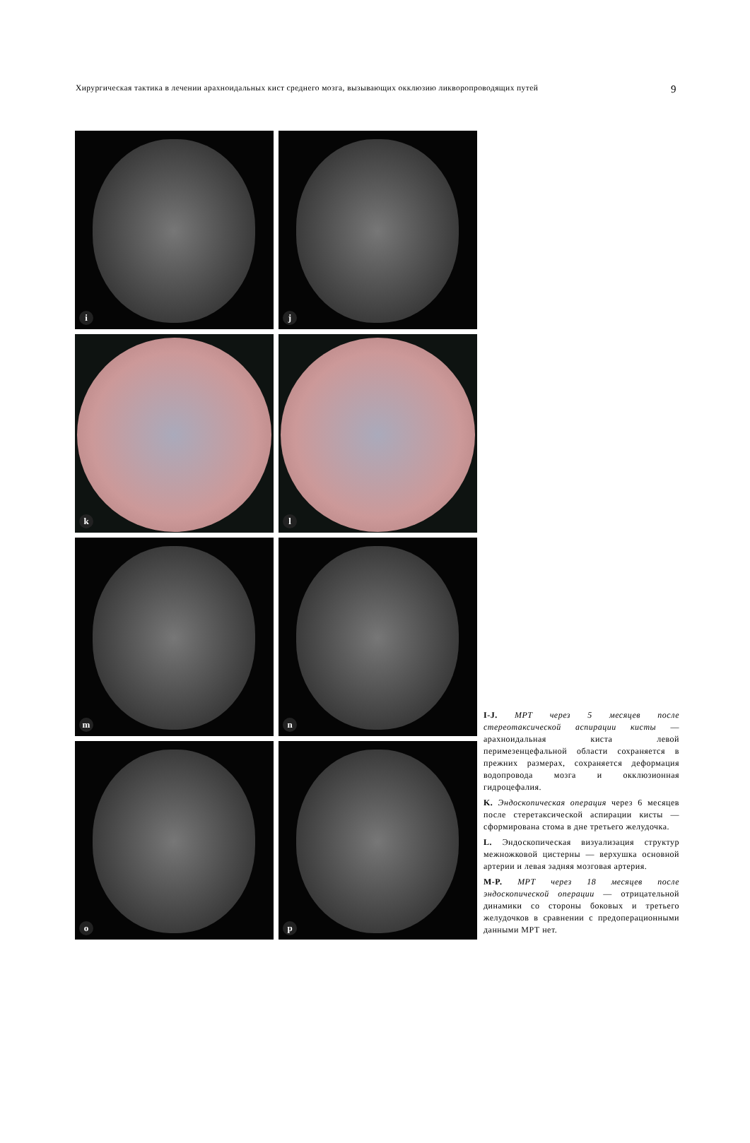Хирургическая тактика в лечении арахноидальных кист среднего мозга, вызывающих окклюзию ликворопроводящих путей 9
i
j
k
l
m
n
o
p
I-J. МРТ через 5 месяцев после стереотаксической аспирации кисты — арахноидальная киста левой перимезенцефальной области сохраняется в прежних размерах, сохраняется деформация водопровода мозга и окклюзионная гидроцефалия.
K. Эндоскопическая операция через 6 месяцев после стеретаксической аспирации кисты — сформирована стома в дне третьего желудочка.
L. Эндоскопическая визуализация структур межножковой цистерны — верхушка основной артерии и левая задняя мозговая артерия.
M-P. МРТ через 18 месяцев после эндоскопической операции — отрицательной динамики со стороны боковых и третьего желудочков в сравнении с предоперационными данными МРТ нет.